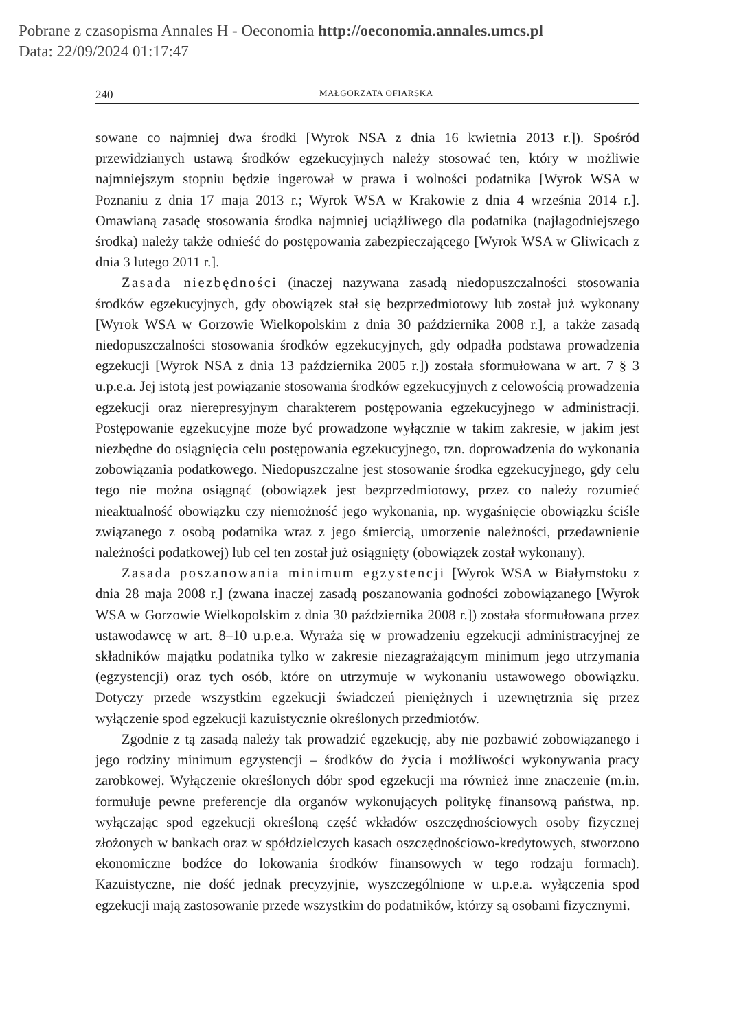Pobrane z czasopisma Annales H - Oeconomia http://oeconomia.annales.umcs.pl
Data: 22/09/2024 01:17:47
240 MAŁGORZATA OFIARSKA
sowane co najmniej dwa środki [Wyrok NSA z dnia 16 kwietnia 2013 r.]). Spośród przewidzianych ustawą środków egzekucyjnych należy stosować ten, który w możliwie najmniejszym stopniu będzie ingerował w prawa i wolności podatnika [Wyrok WSA w Poznaniu z dnia 17 maja 2013 r.; Wyrok WSA w Krakowie z dnia 4 września 2014 r.]. Omawianą zasadę stosowania środka najmniej uciążliwego dla podatnika (najłagodniejszego środka) należy także odnieść do postępowania zabezpieczającego [Wyrok WSA w Gliwicach z dnia 3 lutego 2011 r.].
Zasada niezbędności (inaczej nazywana zasadą niedopuszczalności stosowania środków egzekucyjnych, gdy obowiązek stał się bezprzedmiotowy lub został już wykonany [Wyrok WSA w Gorzowie Wielkopolskim z dnia 30 października 2008 r.], a także zasadą niedopuszczalności stosowania środków egzekucyjnych, gdy odpadła podstawa prowadzenia egzekucji [Wyrok NSA z dnia 13 października 2005 r.]) została sformułowana w art. 7 § 3 u.p.e.a. Jej istotą jest powiązanie stosowania środków egzekucyjnych z celowością prowadzenia egzekucji oraz nierepresyjnym charakterem postępowania egzekucyjnego w administracji. Postępowanie egzekucyjne może być prowadzone wyłącznie w takim zakresie, w jakim jest niezbędne do osiągnięcia celu postępowania egzekucyjnego, tzn. doprowadzenia do wykonania zobowiązania podatkowego. Niedopuszczalne jest stosowanie środka egzekucyjnego, gdy celu tego nie można osiągnąć (obowiązek jest bezprzedmiotowy, przez co należy rozumieć nieaktualność obowiązku czy niemożność jego wykonania, np. wygaśnięcie obowiązku ściśle związanego z osobą podatnika wraz z jego śmiercią, umorzenie należności, przedawnienie należności podatkowej) lub cel ten został już osiągnięty (obowiązek został wykonany).
Zasada poszanowania minimum egzystencji [Wyrok WSA w Białymstoku z dnia 28 maja 2008 r.] (zwana inaczej zasadą poszanowania godności zobowiązanego [Wyrok WSA w Gorzowie Wielkopolskim z dnia 30 października 2008 r.]) została sformułowana przez ustawodawcę w art. 8–10 u.p.e.a. Wyraża się w prowadzeniu egzekucji administracyjnej ze składników majątku podatnika tylko w zakresie niezagrażającym minimum jego utrzymania (egzystencji) oraz tych osób, które on utrzymuje w wykonaniu ustawowego obowiązku. Dotyczy przede wszystkim egzekucji świadczeń pieniężnych i uzewnętrznia się przez wyłączenie spod egzekucji kazuistycznie określonych przedmiotów.
Zgodnie z tą zasadą należy tak prowadzić egzekucję, aby nie pozbawić zobowiązanego i jego rodziny minimum egzystencji – środków do życia i możliwości wykonywania pracy zarobkowej. Wyłączenie określonych dóbr spod egzekucji ma również inne znaczenie (m.in. formułuje pewne preferencje dla organów wykonujących politykę finansową państwa, np. wyłączając spod egzekucji określoną część wkładów oszczędnościowych osoby fizycznej złożonych w bankach oraz w spółdzielczych kasach oszczędnościowo-kredytowych, stworzono ekonomiczne bodźce do lokowania środków finansowych w tego rodzaju formach). Kazuistyczne, nie dość jednak precyzyjnie, wyszczególnione w u.p.e.a. wyłączenia spod egzekucji mają zastosowanie przede wszystkim do podatników, którzy są osobami fizycznymi.